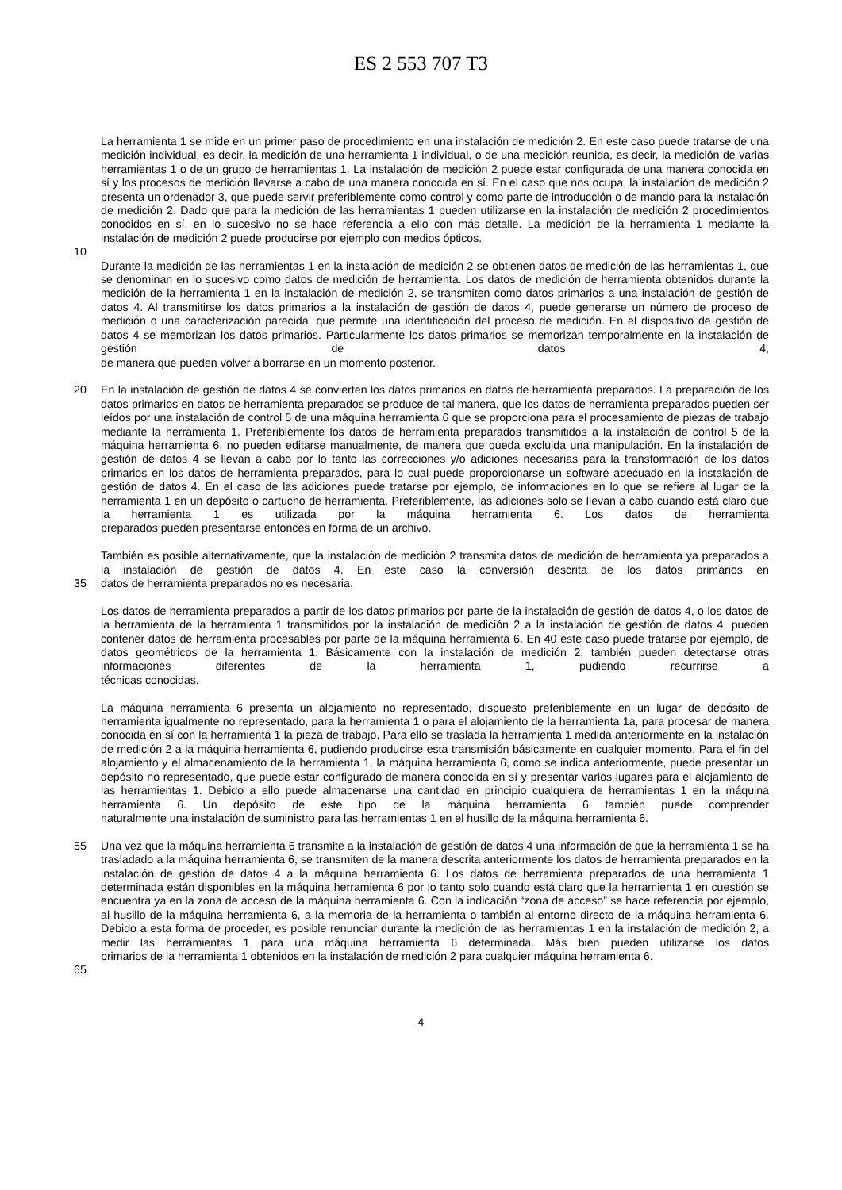ES 2 553 707 T3
La herramienta 1 se mide en un primer paso de procedimiento en una instalación de medición 2. En este caso puede tratarse de una medición individual, es decir, la medición de una herramienta 1 individual, o de una medición reunida, es decir, la medición de varias herramientas 1 o de un grupo de herramientas 1. La instalación de medición 2 puede estar configurada de una manera conocida en sí y los procesos de medición llevarse a cabo de una manera conocida en sí. En el caso que nos ocupa, la instalación de medición 2 presenta un ordenador 3, que puede servir preferiblemente como control y como parte de introducción o de mando para la instalación de medición 2. Dado que para la medición de las herramientas 1 pueden utilizarse en la instalación de medición 2 procedimientos conocidos en sí, en lo sucesivo no se hace referencia a ello con más detalle. La medición de la herramienta 1 mediante la
instalación de medición 2 puede producirse por ejemplo con medios ópticos.
10
Durante la medición de las herramientas 1 en la instalación de medición 2 se obtienen datos de medición de las herramientas 1, que se denominan en lo sucesivo como datos de medición de herramienta. Los datos de medición de herramienta obtenidos durante la medición de la herramienta 1 en la instalación de medición 2, se transmiten como datos primarios a una instalación de gestión de datos 4. Al transmitirse los datos primarios a la instalación de gestión de datos 4, puede generarse un número de proceso de medición o una caracterización parecida, que permite una identificación del proceso de medición. En el dispositivo de gestión de datos 4 se memorizan los datos primarios. Particularmente los datos primarios se memorizan temporalmente en la instalación de gestión de datos 4,
de manera que pueden volver a borrarse en un momento posterior.
20 En la instalación de gestión de datos 4 se convierten los datos primarios en datos de herramienta preparados. La preparación de los datos primarios en datos de herramienta preparados se produce de tal manera, que los datos de herramienta preparados pueden ser leídos por una instalación de control 5 de una máquina herramienta 6 que se proporciona para el procesamiento de piezas de trabajo mediante la herramienta 1. Preferiblemente los datos de herramienta preparados transmitidos a la instalación de control 5 de la máquina herramienta 6, no pueden editarse manualmente, de manera que queda excluida una manipulación. En la instalación de gestión de datos 4 se llevan a cabo por lo tanto las correcciones y/o adiciones necesarias para la transformación de los datos primarios en los datos de herramienta preparados, para lo cual puede proporcionarse un software adecuado en la instalación de gestión de datos 4. En el caso de las adiciones puede tratarse por ejemplo, de informaciones en lo que se refiere al lugar de la herramienta 1 en un depósito o cartucho de herramienta. Preferiblemente, las adiciones solo se llevan a cabo cuando está claro que la herramienta 1 es utilizada por la máquina herramienta 6. Los datos de herramienta
preparados pueden presentarse entonces en forma de un archivo.
También es posible alternativamente, que la instalación de medición 2 transmita datos de medición de herramienta ya preparados a la instalación de gestión de datos 4. En este caso la conversión descrita de los datos primarios en
35 datos de herramienta preparados no es necesaria.
Los datos de herramienta preparados a partir de los datos primarios por parte de la instalación de gestión de datos 4, o los datos de la herramienta de la herramienta 1 transmitidos por la instalación de medición 2 a la instalación de gestión de datos 4, pueden contener datos de herramienta procesables por parte de la máquina herramienta 6. En 40 este caso puede tratarse por ejemplo, de datos geométricos de la herramienta 1. Básicamente con la instalación de medición 2, también pueden detectarse otras informaciones diferentes de la herramienta 1, pudiendo recurrirse a
técnicas conocidas.
La máquina herramienta 6 presenta un alojamiento no representado, dispuesto preferiblemente en un lugar de depósito de herramienta igualmente no representado, para la herramienta 1 o para el alojamiento de la herramienta 1a, para procesar de manera conocida en sí con la herramienta 1 la pieza de trabajo. Para ello se traslada la herramienta 1 medida anteriormente en la instalación de medición 2 a la máquina herramienta 6, pudiendo producirse esta transmisión básicamente en cualquier momento. Para el fin del alojamiento y el almacenamiento de la herramienta 1, la máquina herramienta 6, como se indica anteriormente, puede presentar un depósito no representado, que puede estar configurado de manera conocida en sí y presentar varios lugares para el alojamiento de las herramientas 1. Debido a ello puede almacenarse una cantidad en principio cualquiera de herramientas 1 en la máquina herramienta 6. Un depósito de este tipo de la máquina herramienta 6 también puede comprender
naturalmente una instalación de suministro para las herramientas 1 en el husillo de la máquina herramienta 6.
55 Una vez que la máquina herramienta 6 transmite a la instalación de gestión de datos 4 una información de que la herramienta 1 se ha trasladado a la máquina herramienta 6, se transmiten de la manera descrita anteriormente los datos de herramienta preparados en la instalación de gestión de datos 4 a la máquina herramienta 6. Los datos de herramienta preparados de una herramienta 1 determinada están disponibles en la máquina herramienta 6 por lo tanto solo cuando está claro que la herramienta 1 en cuestión se encuentra ya en la zona de acceso de la máquina herramienta 6. Con la indicación “zona de acceso” se hace referencia por ejemplo, al husillo de la máquina herramienta 6, a la memoria de la herramienta o también al entorno directo de la máquina herramienta 6. Debido a esta forma de proceder, es posible renunciar durante la medición de las herramientas 1 en la instalación de medición 2, a medir las herramientas 1 para una máquina herramienta 6 determinada. Más bien pueden utilizarse los datos
primarios de la herramienta 1 obtenidos en la instalación de medición 2 para cualquier máquina herramienta 6.
65
4